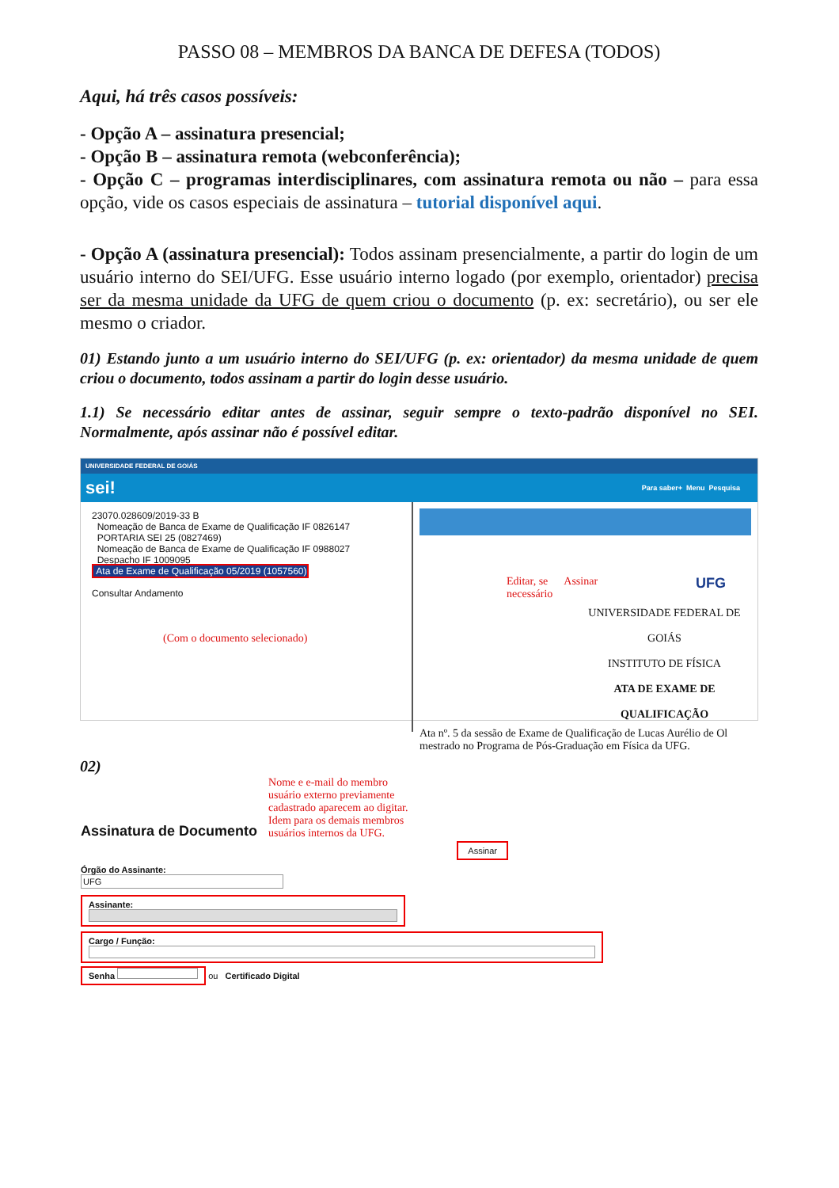PASSO 08 – MEMBROS DA BANCA DE DEFESA (TODOS)
Aqui, há três casos possíveis:
- Opção A – assinatura presencial;
- Opção B – assinatura remota (webconferência);
- Opção C – programas interdisciplinares, com assinatura remota ou não – para essa opção, vide os casos especiais de assinatura – tutorial disponível aqui.
- Opção A (assinatura presencial): Todos assinam presencialmente, a partir do login de um usuário interno do SEI/UFG. Esse usuário interno logado (por exemplo, orientador) precisa ser da mesma unidade da UFG de quem criou o documento (p. ex: secretário), ou ser ele mesmo o criador.
01) Estando junto a um usuário interno do SEI/UFG (p. ex: orientador) da mesma unidade de quem criou o documento, todos assinam a partir do login desse usuário.
1.1) Se necessário editar antes de assinar, seguir sempre o texto-padrão disponível no SEI. Normalmente, após assinar não é possível editar.
UNIVERSIDADE FEDERAL DE GOIÁS
sei! Para saber+ Menu Pesquisa
23070.028609/2019-33 B
Nomeação de Banca de Exame de Qualificação IF 0826147
PORTARIA SEI 25 (0827469)
Nomeação de Banca de Exame de Qualificação IF 0988027
Despacho IF 1009095
Ata de Exame de Qualificação 05/2019 (1057560)
Consultar Andamento
(Com o documento selecionado)
Editar, se
necessário Assinar UFG
UNIVERSIDADE FEDERAL DE GOIÁS
INSTITUTO DE FÍSICA
ATA DE EXAME DE QUALIFICAÇÃO
Ata nº. 5 da sessão de Exame de Qualificação de Lucas Aurélio de Ol mestrado no Programa de Pós-Graduação em Física da UFG.
02)
Assinatura de Documento Nome e e-mail do membro
usuário externo previamente
cadastrado aparecem ao digitar.
Idem para os demais membros
usuários internos da UFG.
Assinar
Órgão do Assinante:
UFG
Assinante:
Cargo / Função:
Senha ou Certificado Digital